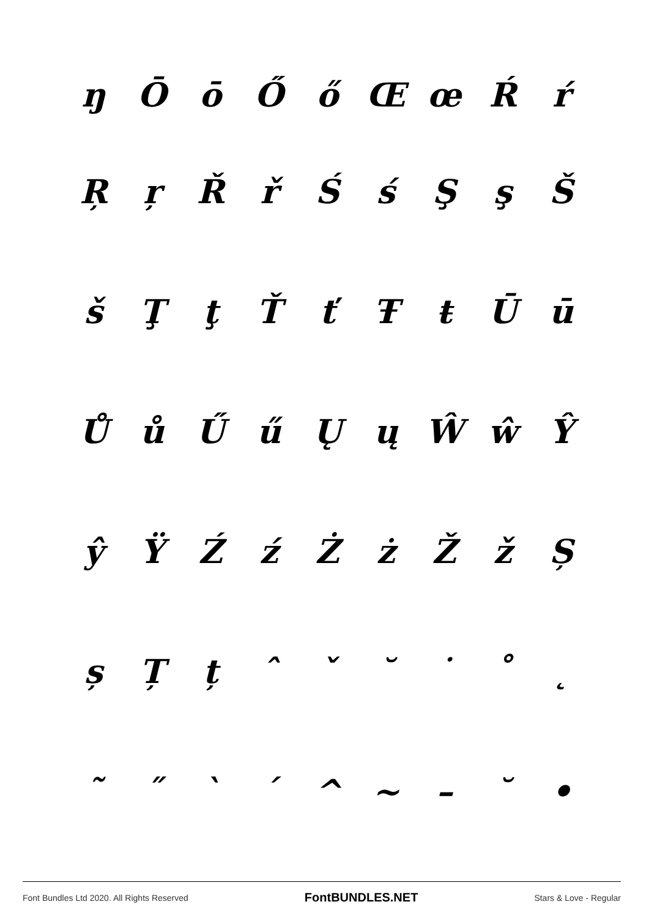| ŋ | Ō | ō | Ő | ő | Œ | œ | Ŕ | ŕ |
| Ŗ | ŗ | Ř | ř | Ś | ś | Ş | ş | Š |
| š | Ţ | ţ | Ť | ť | Ŧ | ŧ | Ū | ū |
| Ů | ů | Ű | ű | Ų | ų | Ŵ | ŵ | Ŷ |
| ŷ | Ÿ | Ź | ź | Ż | ż | Ž | ž | Ș |
| ș | Ț | ț | ˆ | ˇ | ˘ | ˙ | ˚ | ˛ |
| ˜ | ˝ | ` | ´ | ^ | ~ | – | ˘ | • |
Font Bundles Ltd 2020. All Rights Reserved FontBUNDLES.NET Stars & Love - Regular